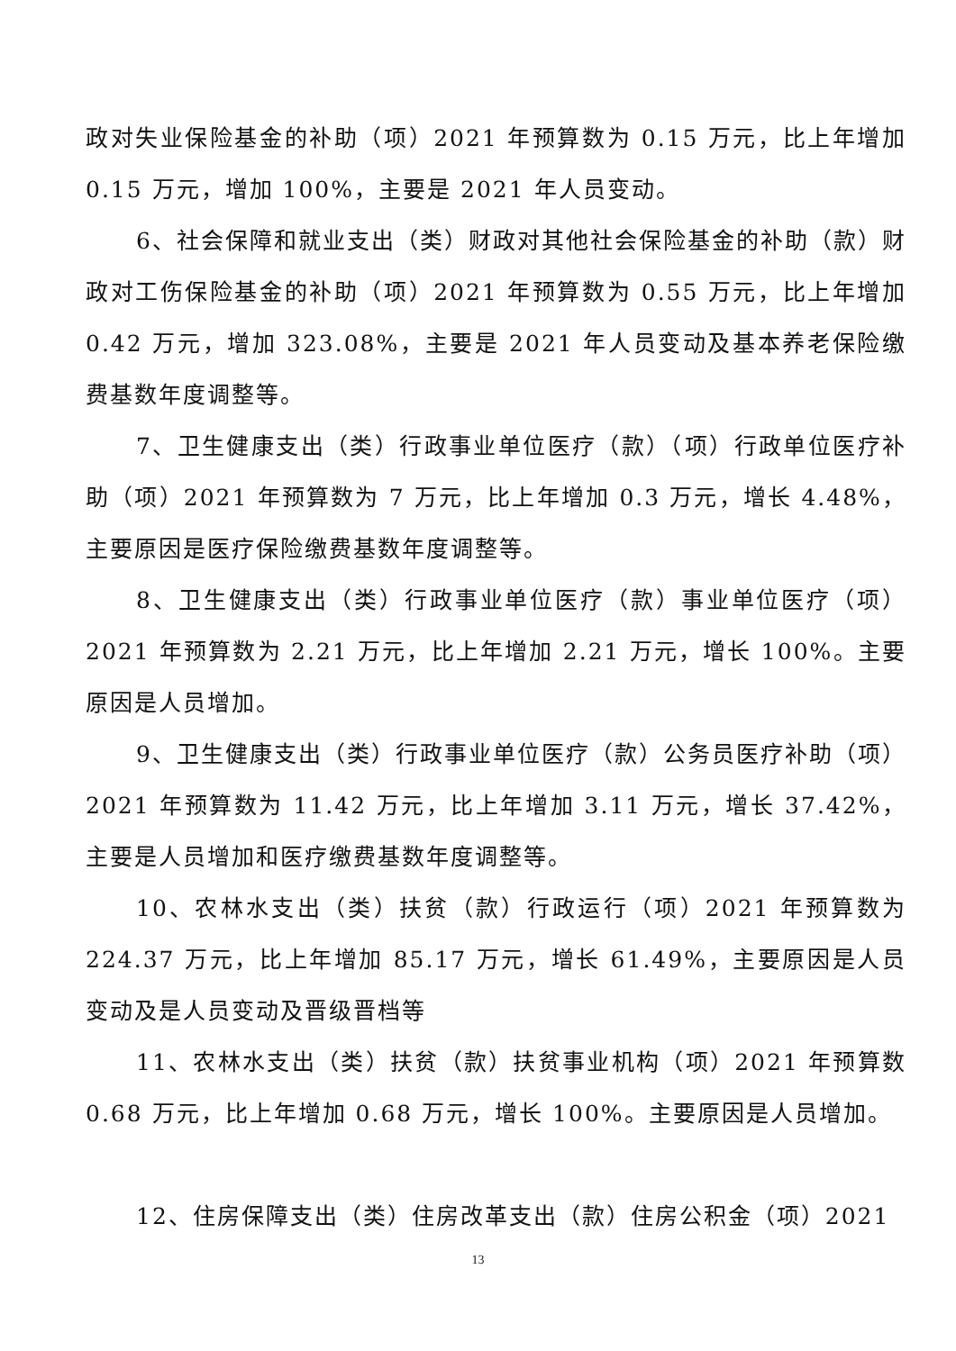政对失业保险基金的补助（项）2021 年预算数为 0.15 万元，比上年增加 0.15 万元，增加 100%，主要是 2021 年人员变动。
6、社会保障和就业支出（类）财政对其他社会保险基金的补助（款）财政对工伤保险基金的补助（项）2021 年预算数为 0.55 万元，比上年增加 0.42 万元，增加 323.08%，主要是 2021 年人员变动及基本养老保险缴费基数年度调整等。
7、卫生健康支出（类）行政事业单位医疗（款）（项）行政单位医疗补助（项）2021 年预算数为 7 万元，比上年增加 0.3 万元，增长 4.48%，主要原因是医疗保险缴费基数年度调整等。
8、卫生健康支出（类）行政事业单位医疗（款）事业单位医疗（项）2021 年预算数为 2.21 万元，比上年增加 2.21 万元，增长 100%。主要原因是人员增加。
9、卫生健康支出（类）行政事业单位医疗（款）公务员医疗补助（项）2021 年预算数为 11.42 万元，比上年增加 3.11 万元，增长 37.42%，主要是人员增加和医疗缴费基数年度调整等。
10、农林水支出（类）扶贫（款）行政运行（项）2021 年预算数为 224.37 万元，比上年增加 85.17 万元，增长 61.49%，主要原因是人员变动及是人员变动及晋级晋档等
11、农林水支出（类）扶贫（款）扶贫事业机构（项）2021 年预算数 0.68 万元，比上年增加 0.68 万元，增长 100%。主要原因是人员增加。
12、住房保障支出（类）住房改革支出（款）住房公积金（项）2021
13